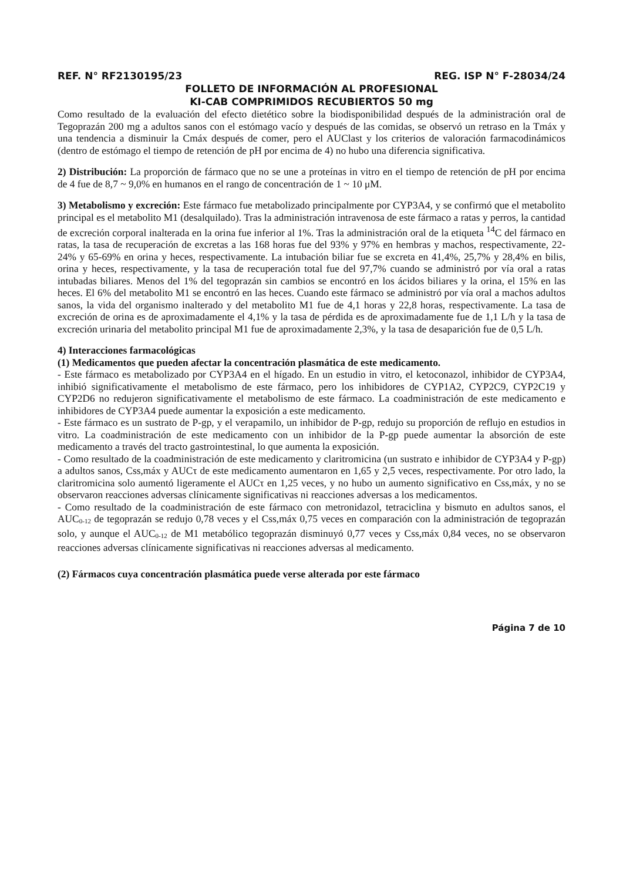REF. N° RF2130195/23 REG. ISP N° F-28034/24
FOLLETO DE INFORMACIÓN AL PROFESIONAL
KI-CAB COMPRIMIDOS RECUBIERTOS 50 mg
Como resultado de la evaluación del efecto dietético sobre la biodisponibilidad después de la administración oral de Tegoprazán 200 mg a adultos sanos con el estómago vacío y después de las comidas, se observó un retraso en la Tmáx y una tendencia a disminuir la Cmáx después de comer, pero el AUClast y los criterios de valoración farmacodinámicos (dentro de estómago el tiempo de retención de pH por encima de 4) no hubo una diferencia significativa.
2) Distribución: La proporción de fármaco que no se une a proteínas in vitro en el tiempo de retención de pH por encima de 4 fue de 8,7 ~ 9,0% en humanos en el rango de concentración de 1 ~ 10 μM.
3) Metabolismo y excreción: Este fármaco fue metabolizado principalmente por CYP3A4, y se confirmó que el metabolito principal es el metabolito M1 (desalquilado). Tras la administración intravenosa de este fármaco a ratas y perros, la cantidad de excreción corporal inalterada en la orina fue inferior al 1%. Tras la administración oral de la etiqueta <sup>14</sup>C del fármaco en ratas, la tasa de recuperación de excretas a las 168 horas fue del 93% y 97% en hembras y machos, respectivamente, 22-24% y 65-69% en orina y heces, respectivamente. La intubación biliar fue se excreta en 41,4%, 25,7% y 28,4% en bilis, orina y heces, respectivamente, y la tasa de recuperación total fue del 97,7% cuando se administró por vía oral a ratas intubadas biliares. Menos del 1% del tegoprazán sin cambios se encontró en los ácidos biliares y la orina, el 15% en las heces. El 6% del metabolito M1 se encontró en las heces. Cuando este fármaco se administró por vía oral a machos adultos sanos, la vida del organismo inalterado y del metabolito M1 fue de 4,1 horas y 22,8 horas, respectivamente. La tasa de excreción de orina es de aproximadamente el 4,1% y la tasa de pérdida es de aproximadamente fue de 1,1 L/h y la tasa de excreción urinaria del metabolito principal M1 fue de aproximadamente 2,3%, y la tasa de desaparición fue de 0,5 L/h.
4) Interacciones farmacológicas
(1) Medicamentos que pueden afectar la concentración plasmática de este medicamento.
- Este fármaco es metabolizado por CYP3A4 en el hígado. En un estudio in vitro, el ketoconazol, inhibidor de CYP3A4, inhibió significativamente el metabolismo de este fármaco, pero los inhibidores de CYP1A2, CYP2C9, CYP2C19 y CYP2D6 no redujeron significativamente el metabolismo de este fármaco. La coadministración de este medicamento e inhibidores de CYP3A4 puede aumentar la exposición a este medicamento.
- Este fármaco es un sustrato de P-gp, y el verapamilo, un inhibidor de P-gp, redujo su proporción de reflujo en estudios in vitro. La coadministración de este medicamento con un inhibidor de la P-gp puede aumentar la absorción de este medicamento a través del tracto gastrointestinal, lo que aumenta la exposición.
- Como resultado de la coadministración de este medicamento y claritromicina (un sustrato e inhibidor de CYP3A4 y P-gp) a adultos sanos, Css,máx y AUCτ de este medicamento aumentaron en 1,65 y 2,5 veces, respectivamente. Por otro lado, la claritromicina solo aumentó ligeramente el AUCτ en 1,25 veces, y no hubo un aumento significativo en Css,máx, y no se observaron reacciones adversas clínicamente significativas ni reacciones adversas a los medicamentos.
- Como resultado de la coadministración de este fármaco con metronidazol, tetraciclina y bismuto en adultos sanos, el AUC<sub>0-12</sub> de tegoprazán se redujo 0,78 veces y el Css,máx 0,75 veces en comparación con la administración de tegoprazán solo, y aunque el AUC<sub>0-12</sub> de M1 metabólico tegoprazán disminuyó 0,77 veces y Css,máx 0,84 veces, no se observaron reacciones adversas clínicamente significativas ni reacciones adversas al medicamento.
(2) Fármacos cuya concentración plasmática puede verse alterada por este fármaco
Página 7 de 10